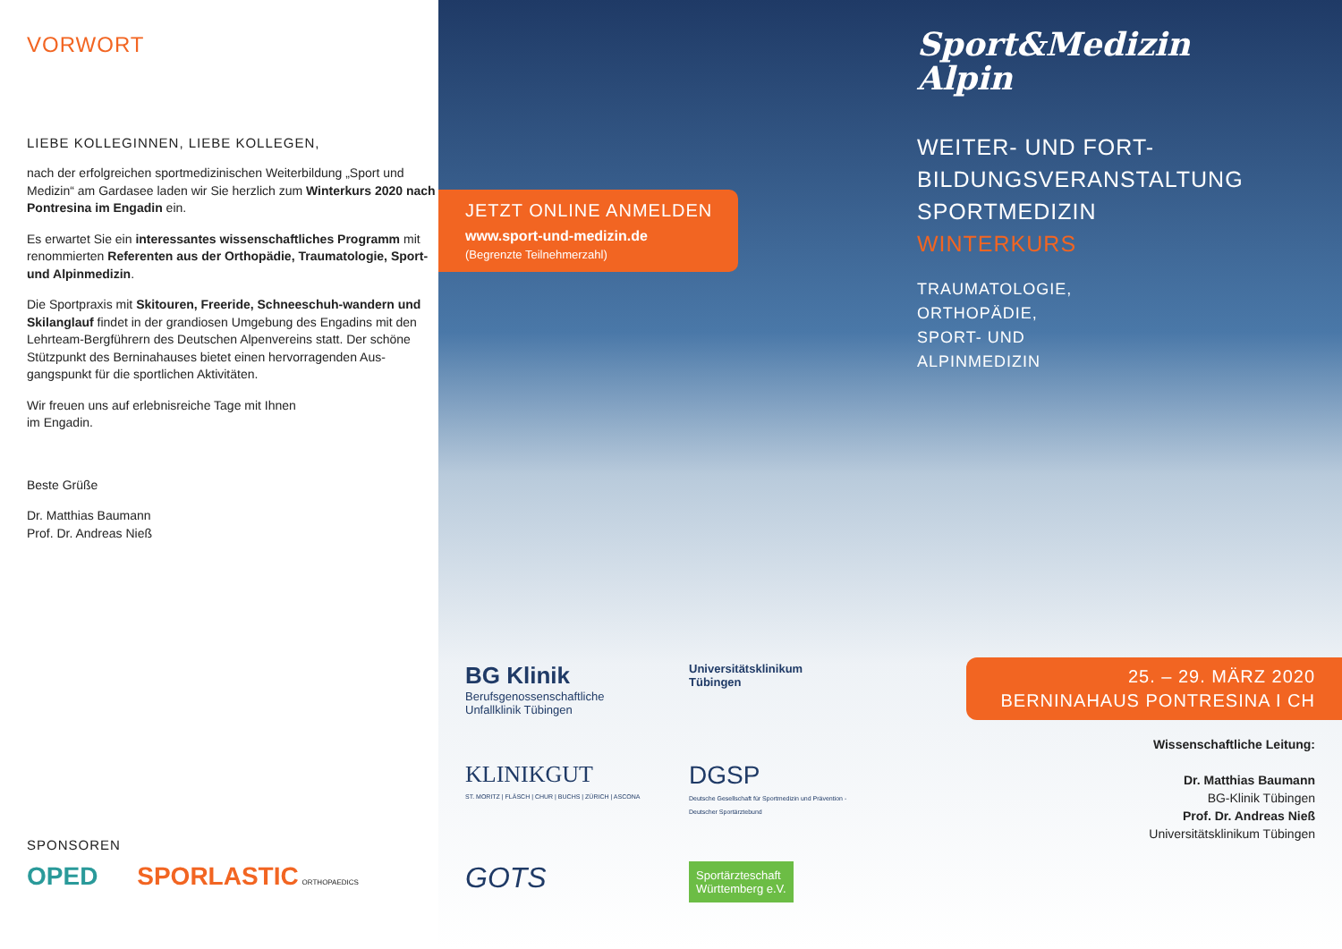VORWORT
LIEBE KOLLEGINNEN, LIEBE KOLLEGEN,
nach der erfolgreichen sportmedizinischen Weiterbildung „Sport und Medizin“ am Gardasee laden wir Sie herzlich zum Winterkurs 2020 nach Pontresina im Engadin ein.
Es erwartet Sie ein interessantes wissenschaftliches Programm mit renommierten Referenten aus der Orthopädie, Traumatologie, Sport- und Alpinmedizin.
Die Sportpraxis mit Skitouren, Freeride, Schneeschuh-wandern und Skilanglauf findet in der grandiosen Umgebung des Engadins mit den Lehrteam-Bergführern des Deutschen Alpenvereins statt. Der schöne Stützpunkt des Berninahauses bietet einen hervorragenden Aus-gangspunkt für die sportlichen Aktivitäten.
Wir freuen uns auf erlebnisreiche Tage mit Ihnen
im Engadin.
Beste Grüße
Dr. Matthias Baumann
Prof. Dr. Andreas Nieß
SPONSOREN
OPED SPORLASTIC ORTHOPAEDICS
JETZT ONLINE ANMELDEN
www.sport-und-medizin.de
(Begrenzte Teilnehmerzahl)
Sport&Medizin
Alpin
WEITER- UND FORT-
BILDUNGSVERANSTALTUNG
SPORTMEDIZIN
WINTERKURS
TRAUMATOLOGIE,
ORTHOPÄDIE,
SPORT- UND
ALPINMEDIZIN
BG Klinik
Berufsgenossenschaftliche
Unfallklinik Tübingen
Universitätsklinikum
Tübingen
KLINIKGUT
ST. MORITZ | FLÄSCH | CHUR | BUCHS | ZÜRICH | ASCONA
DGSP
Deutsche Gesellschaft für Sportmedizin und Prävention - Deutscher Sportärztebund
GOTS
Sportärzteschaft
Württemberg e.V.
25. – 29. MÄRZ 2020
BERNINAHAUS PONTRESINA I CH
Wissenschaftliche Leitung:
Dr. Matthias Baumann
BG-Klinik Tübingen
Prof. Dr. Andreas Nieß
Universitätsklinikum Tübingen